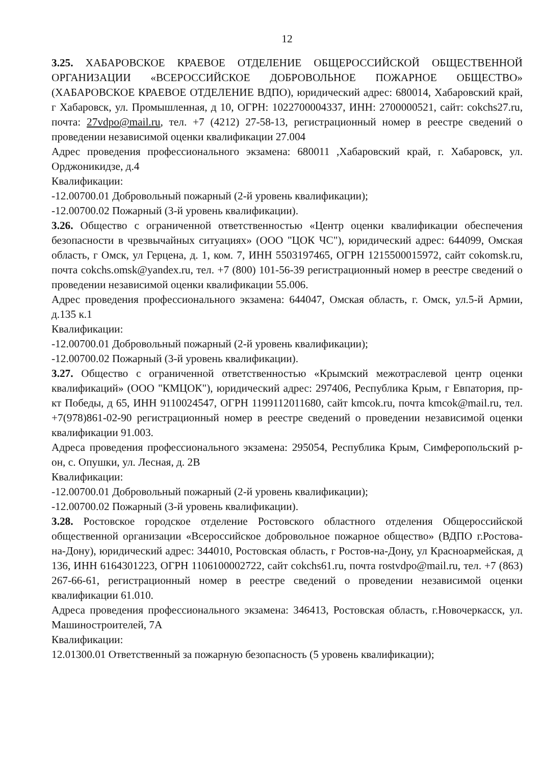12
3.25. ХАБАРОВСКОЕ КРАЕВОЕ ОТДЕЛЕНИЕ ОБЩЕРОССИЙСКОЙ ОБЩЕСТВЕННОЙ ОРГАНИЗАЦИИ «ВСЕРОССИЙСКОЕ ДОБРОВОЛЬНОЕ ПОЖАРНОЕ ОБЩЕСТВО» (ХАБАРОВСКОЕ КРАЕВОЕ ОТДЕЛЕНИЕ ВДПО), юридический адрес: 680014, Хабаровский край, г Хабаровск, ул. Промышленная, д 10, ОГРН: 1022700004337, ИНН: 2700000521, сайт: cokchs27.ru, почта: 27vdpo@mail.ru, тел. +7 (4212) 27-58-13, регистрационный номер в реестре сведений о проведении независимой оценки квалификации 27.004
Адрес проведения профессионального экзамена: 680011 ,Хабаровский край, г. Хабаровск, ул. Орджоникидзе, д.4
Квалификации:
-12.00700.01 Добровольный пожарный (2-й уровень квалификации);
-12.00700.02 Пожарный (3-й уровень квалификации).
3.26. Общество с ограниченной ответственностью «Центр оценки квалификации обеспечения безопасности в чрезвычайных ситуациях» (ООО "ЦОК ЧС"), юридический адрес: 644099, Омская область, г Омск, ул Герцена, д. 1, ком. 7, ИНН 5503197465, ОГРН 1215500015972, сайт cokomsk.ru, почта cokchs.omsk@yandex.ru, тел. +7 (800) 101-56-39 регистрационный номер в реестре сведений о проведении независимой оценки квалификации 55.006.
Адрес проведения профессионального экзамена: 644047, Омская область, г. Омск, ул.5-й Армии, д.135 к.1
Квалификации:
-12.00700.01 Добровольный пожарный (2-й уровень квалификации);
-12.00700.02 Пожарный (3-й уровень квалификации).
3.27. Общество с ограниченной ответственностью «Крымский межотраслевой центр оценки квалификаций» (ООО "КМЦОК"), юридический адрес: 297406, Республика Крым, г Евпатория, пр-кт Победы, д 65, ИНН 9110024547, ОГРН 1199112011680, сайт kmcok.ru, почта kmcok@mail.ru, тел. +7(978)861-02-90 регистрационный номер в реестре сведений о проведении независимой оценки квалификации 91.003.
Адреса проведения профессионального экзамена: 295054, Республика Крым, Симферопольский р-он, с. Опушки, ул. Лесная, д. 2В
Квалификации:
-12.00700.01 Добровольный пожарный (2-й уровень квалификации);
-12.00700.02 Пожарный (3-й уровень квалификации).
3.28. Ростовское городское отделение Ростовского областного отделения Общероссийской общественной организации «Всероссийское добровольное пожарное общество» (ВДПО г.Ростова-на-Дону), юридический адрес: 344010, Ростовская область, г Ростов-на-Дону, ул Красноармейская, д 136, ИНН 6164301223, ОГРН 1106100002722, сайт cokchs61.ru, почта rostvdpo@mail.ru, тел. +7 (863) 267-66-61, регистрационный номер в реестре сведений о проведении независимой оценки квалификации 61.010.
Адреса проведения профессионального экзамена: 346413, Ростовская область, г.Новочеркасск, ул. Машиностроителей, 7А
Квалификации:
12.01300.01 Ответственный за пожарную безопасность (5 уровень квалификации);